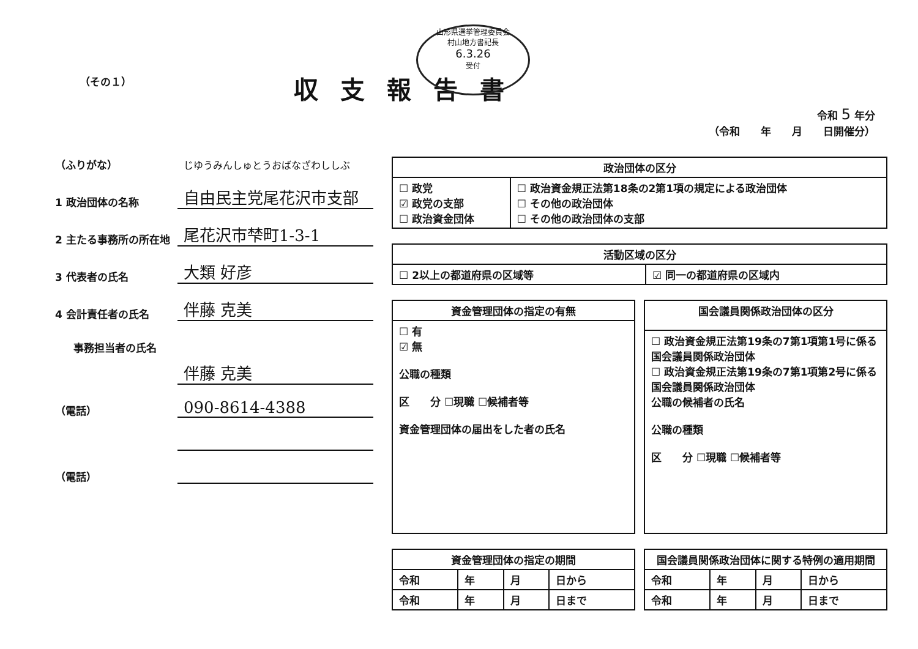山形県選挙管理委員会
村山地方書記長
6.3.26
受付
（その１）
収支報告書
令和 5 年分
（令和　　年　　月　　日開催分）
（ふりがな）
じゆうみんしゅとうおばなざわししぶ
1 政治団体の名称
自由民主党尾花沢市支部
2 主たる事務所の所在地
尾花沢市梺町1-3-1
3 代表者の氏名
大類 好彦
4 会計責任者の氏名
伴藤 克美
事務担当者の氏名
伴藤 克美
（電話）
090-8614-4388
（電話）
| 政治団体の区分 | |
| --- | --- |
| ☐ 政党 ☑ 政党の支部 ☐ 政治資金団体 | ☐ 政治資金規正法第18条の2第1項の規定による政治団体 ☐ その他の政治団体 ☐ その他の政治団体の支部 |
| 活動区域の区分 | |
| --- | --- |
| ☐ 2以上の都道府県の区域等 | ☑ 同一の都道府県の区域内 |
| 資金管理団体の指定の有無 |
| --- |
| ☐ 有 ☑ 無 公職の種類 区 分 ☐現職 ☐候補者等 資金管理団体の届出をした者の氏名 |
| 国会議員関係政治団体の区分 |
| --- |
| ☐ 政治資金規正法第19条の7第1項第1号に係る国会議員関係政治団体 ☐ 政治資金規正法第19条の7第1項第2号に係る国会議員関係政治団体 公職の候補者の氏名 公職の種類 区 分 ☐現職 ☐候補者等 |
| 資金管理団体の指定の期間 | | | |
| --- | --- | --- | --- |
| 令和 | 年 | 月 | 日から |
| 令和 | 年 | 月 | 日まで |
| 国会議員関係政治団体に関する特例の適用期間 | | | |
| --- | --- | --- | --- |
| 令和 | 年 | 月 | 日から |
| 令和 | 年 | 月 | 日まで |